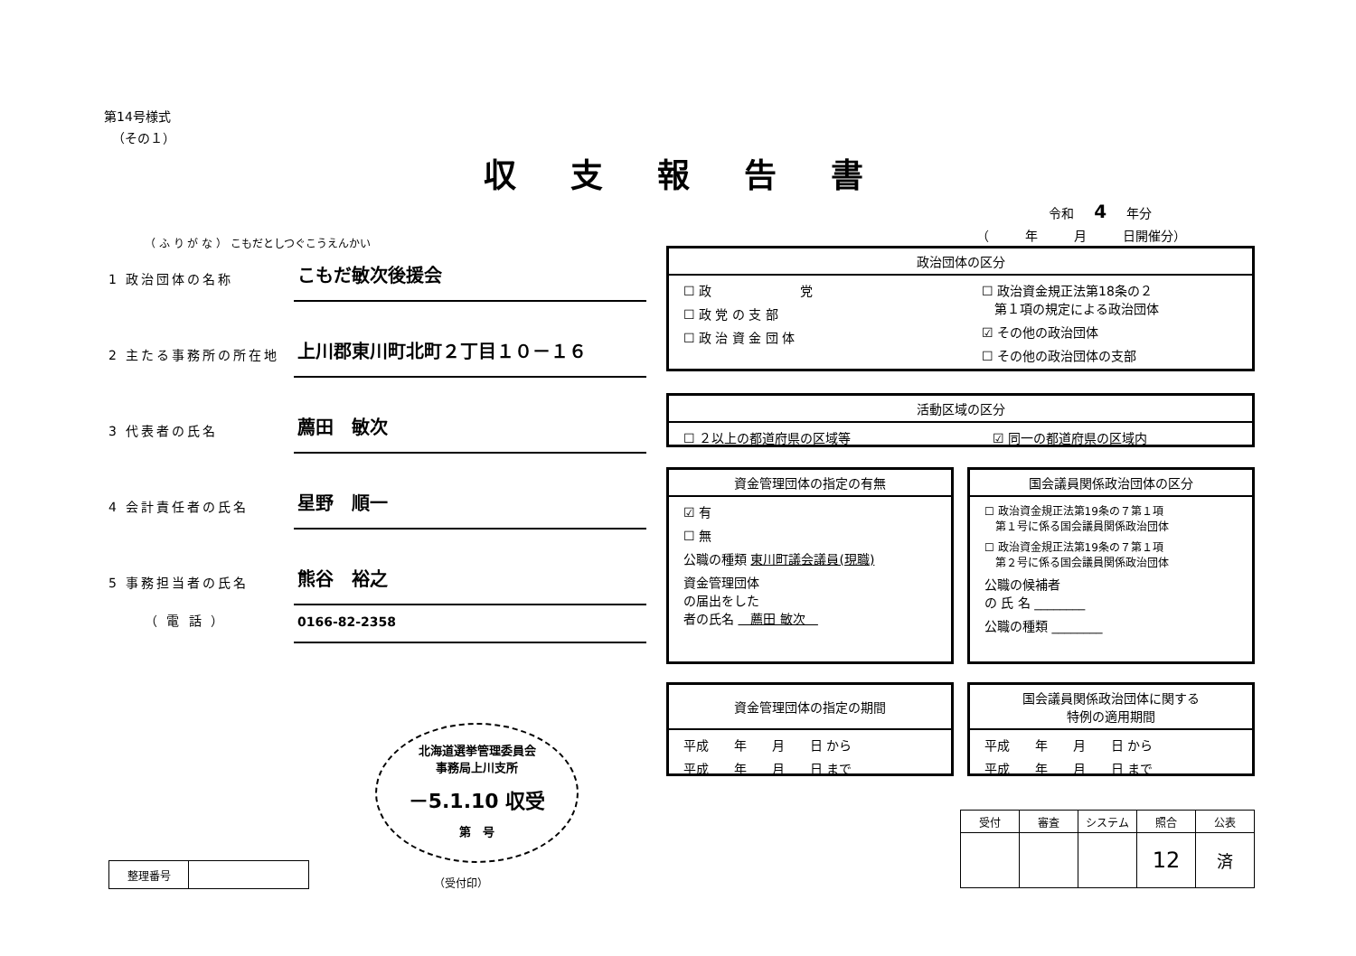第14号様式
（その１）
収支報告書
令和 4 年分
（ 年 月 日開催分）
（ ふ り が な ） こもだとしつぐこうえんかい
1 政治団体の名称
こもだ敏次後援会
2 主たる事務所の所在地
上川郡東川町北町２丁目１０－１６
3 代表者の氏名
薦田　敏次
4 会計責任者の氏名
星野　順一
5 事務担当者の氏名
熊谷　裕之
（ 電 話 ）
0166-82-2358
政治団体の区分
☐ 政　　　　　　　党
☐ 政 党 の 支 部
☐ 政 治 資 金 団 体
☐ 政治資金規正法第18条の２
　第１項の規定による政治団体
☑ その他の政治団体
☐ その他の政治団体の支部
活動区域の区分
☐ ２以上の都道府県の区域等 ☑ 同一の都道府県の区域内
資金管理団体の指定の有無
☑ 有
☐ 無
公職の種類 東川町議会議員(現職)
資金管理団体
の届出をした
者の氏名 　薦田 敏次　
国会議員関係政治団体の区分
☐ 政治資金規正法第19条の７第１項
　第１号に係る国会議員関係政治団体
☐ 政治資金規正法第19条の７第１項
　第２号に係る国会議員関係政治団体
公職の候補者
の 氏 名 ________
公職の種類 ________
資金管理団体の指定の期間
平成　　年　　月　　日 から
平成　　年　　月　　日 まで
国会議員関係政治団体に関する
特例の適用期間
平成　　年　　月　　日 から
平成　　年　　月　　日 まで
北海道選挙管理委員会
事務局上川支所
－5.1.10 収受
第　号
（受付印）
| 整理番号 | |
| 受付 | 審査 | システム | 照合 | 公表 |
| | | | 12 | 済 |